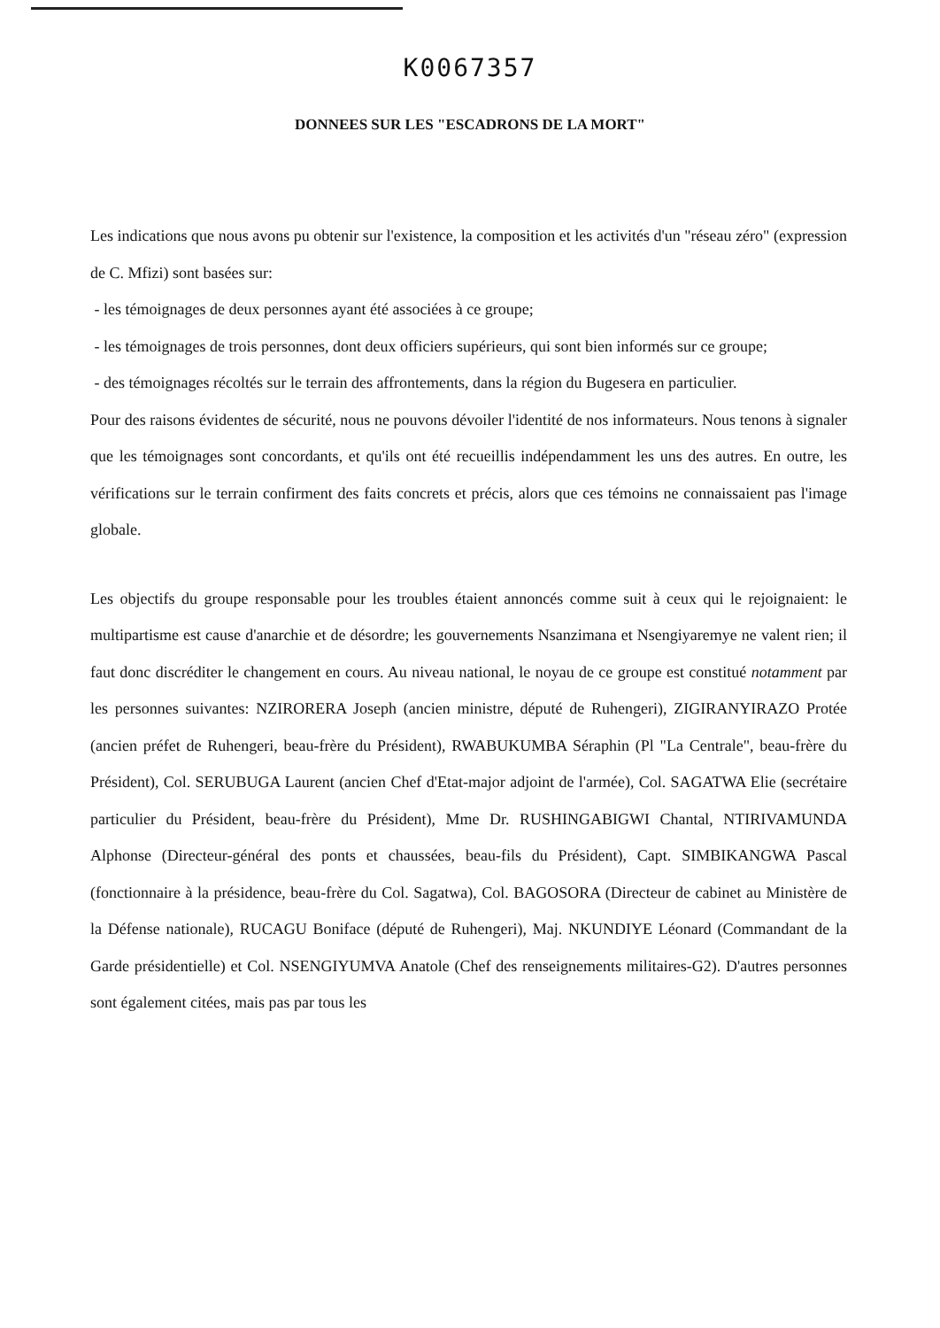K0067357
DONNEES SUR LES "ESCADRONS DE LA MORT"
Les indications que nous avons pu obtenir sur l'existence, la composition et les activités d'un "réseau zéro" (expression de C. Mfizi) sont basées sur:
- les témoignages de deux personnes ayant été associées à ce groupe;
- les témoignages de trois personnes, dont deux officiers supérieurs, qui sont bien informés sur ce groupe;
- des témoignages récoltés sur le terrain des affrontements, dans la région du Bugesera en particulier.
Pour des raisons évidentes de sécurité, nous ne pouvons dévoiler l'identité de nos informateurs. Nous tenons à signaler que les témoignages sont concordants, et qu'ils ont été recueillis indépendamment les uns des autres. En outre, les vérifications sur le terrain confirment des faits concrets et précis, alors que ces témoins ne connaissaient pas l'image globale.
Les objectifs du groupe responsable pour les troubles étaient annoncés comme suit à ceux qui le rejoignaient: le multipartisme est cause d'anarchie et de désordre; les gouvernements Nsanzimana et Nsengiyaremye ne valent rien; il faut donc discréditer le changement en cours. Au niveau national, le noyau de ce groupe est constitué notamment par les personnes suivantes: NZIRORERA Joseph (ancien ministre, député de Ruhengeri), ZIGIRANYIRAZO Protée (ancien préfet de Ruhengeri, beau-frère du Président), RWABUKUMBA Séraphin (Pl "La Centrale", beau-frère du Président), Col. SERUBUGA Laurent (ancien Chef d'Etat-major adjoint de l'armée), Col. SAGATWA Elie (secrétaire particulier du Président, beau-frère du Président), Mme Dr. RUSHINGABIGWI Chantal, NTIRIVAMUNDA Alphonse (Directeur-général des ponts et chaussées, beau-fils du Président), Capt. SIMBIKANGWA Pascal (fonctionnaire à la présidence, beau-frère du Col. Sagatwa), Col. BAGOSORA (Directeur de cabinet au Ministère de la Défense nationale), RUCAGU Boniface (député de Ruhengeri), Maj. NKUNDIYE Léonard (Commandant de la Garde présidentielle) et Col. NSENGIYUMVA Anatole (Chef des renseignements militaires-G2). D'autres personnes sont également citées, mais pas par tous les